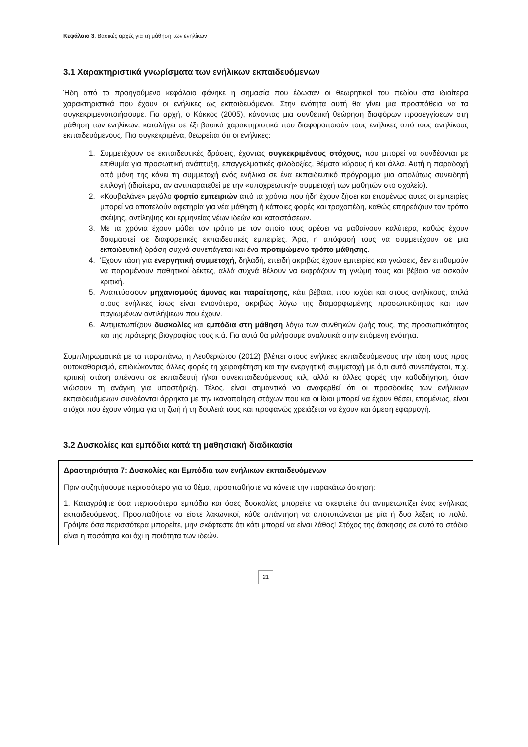Κεφάλαιο 3: Βασικές αρχές για τη μάθηση των ενηλίκων
3.1 Χαρακτηριστικά γνωρίσματα των ενήλικων εκπαιδευόμενων
Ήδη από το προηγούμενο κεφάλαιο φάνηκε η σημασία που έδωσαν οι θεωρητικοί του πεδίου στα ιδιαίτερα χαρακτηριστικά που έχουν οι ενήλικες ως εκπαιδευόμενοι. Στην ενότητα αυτή θα γίνει μια προσπάθεια να τα συγκεκριμενοποιήσουμε. Για αρχή, ο Κόκκος (2005), κάνοντας μια συνθετική θεώρηση διαφόρων προσεγγίσεων στη μάθηση των ενηλίκων, καταλήγει σε έξι βασικά χαρακτηριστικά που διαφοροποιούν τους ενήλικες από τους ανηλίκους εκπαιδευόμενους. Πιο συγκεκριμένα, θεωρείται ότι οι ενήλικες:
1. Συμμετέχουν σε εκπαιδευτικές δράσεις, έχοντας συγκεκριμένους στόχους, που μπορεί να συνδέονται με επιθυμία για προσωπική ανάπτυξη, επαγγελματικές φιλοδοξίες, θέματα κύρους ή και άλλα. Αυτή η παραδοχή από μόνη της κάνει τη συμμετοχή ενός ενήλικα σε ένα εκπαιδευτικό πρόγραμμα μια απολύτως συνειδητή επιλογή (ιδιαίτερα, αν αντιπαρατεθεί με την «υποχρεωτική» συμμετοχή των μαθητών στο σχολείο).
2. «Κουβαλάνε» μεγάλο φορτίο εμπειριών από τα χρόνια που ήδη έχουν ζήσει και επομένως αυτές οι εμπειρίες μπορεί να αποτελούν αφετηρία για νέα μάθηση ή κάποιες φορές και τροχοπέδη, καθώς επηρεάζουν τον τρόπο σκέψης, αντίληψης και ερμηνείας νέων ιδεών και καταστάσεων.
3. Με τα χρόνια έχουν μάθει τον τρόπο με τον οποίο τους αρέσει να μαθαίνουν καλύτερα, καθώς έχουν δοκιμαστεί σε διαφορετικές εκπαιδευτικές εμπειρίες. Άρα, η απόφασή τους να συμμετέχουν σε μια εκπαιδευτική δράση συχνά συνεπάγεται και ένα προτιμώμενο τρόπο μάθησης.
4. Έχουν τάση για ενεργητική συμμετοχή, δηλαδή, επειδή ακριβώς έχουν εμπειρίες και γνώσεις, δεν επιθυμούν να παραμένουν παθητικοί δέκτες, αλλά συχνά θέλουν να εκφράζουν τη γνώμη τους και βέβαια να ασκούν κριτική.
5. Αναπτύσσουν μηχανισμούς άμυνας και παραίτησης, κάτι βέβαια, που ισχύει και στους ανηλίκους, απλά στους ενήλικες ίσως είναι εντονότερο, ακριβώς λόγω της διαμορφωμένης προσωπικότητας και των παγιωμένων αντιλήψεων που έχουν.
6. Αντιμετωπίζουν δυσκολίες και εμπόδια στη μάθηση λόγω των συνθηκών ζωής τους, της προσωπικότητας και της πρότερης βιογραφίας τους κ.ά. Για αυτά θα μιλήσουμε αναλυτικά στην επόμενη ενότητα.
Συμπληρωματικά με τα παραπάνω, η Λευθεριώτου (2012) βλέπει στους ενήλικες εκπαιδευόμενους την τάση τους προς αυτοκαθορισμό, επιδιώκοντας άλλες φορές τη χειραφέτηση και την ενεργητική συμμετοχή με ό,τι αυτό συνεπάγεται, π.χ. κριτική στάση απέναντι σε εκπαιδευτή ή/και συνεκπαιδευόμενους κτλ, αλλά κι άλλες φορές την καθοδήγηση, όταν νιώσουν τη ανάγκη για υποστήριξη. Τέλος, είναι σημαντικό να αναφερθεί ότι οι προσδοκίες των ενήλικων εκπαιδευόμενων συνδέονται άρρηκτα με την ικανοποίηση στόχων που και οι ίδιοι μπορεί να έχουν θέσει, επομένως, είναι στόχοι που έχουν νόημα για τη ζωή ή τη δουλειά τους και προφανώς χρειάζεται να έχουν και άμεση εφαρμογή.
3.2 Δυσκολίες και εμπόδια κατά τη μαθησιακή διαδικασία
Δραστηριότητα 7: Δυσκολίες και Εμπόδια των ενήλικων εκπαιδευόμενων
Πριν συζητήσουμε περισσότερο για το θέμα, προσπαθήστε να κάνετε την παρακάτω άσκηση:
1. Καταγράψτε όσα περισσότερα εμπόδια και όσες δυσκολίες μπορείτε να σκεφτείτε ότι αντιμετωπίζει ένας ενήλικας εκπαιδευόμενος. Προσπαθήστε να είστε λακωνικοί, κάθε απάντηση να αποτυπώνεται με μία ή δυο λέξεις το πολύ. Γράψτε όσα περισσότερα μπορείτε, μην σκέφτεστε ότι κάτι μπορεί να είναι λάθος! Στόχος της άσκησης σε αυτό το στάδιο είναι η ποσότητα και όχι η ποιότητα των ιδεών.
21